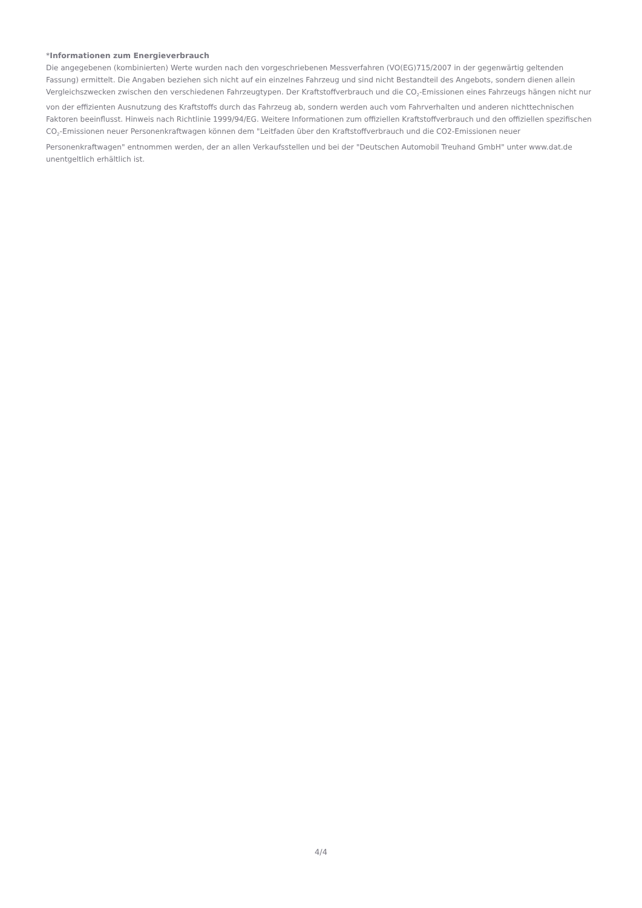*Informationen zum Energieverbrauch
Die angegebenen (kombinierten) Werte wurden nach den vorgeschriebenen Messverfahren (VO(EG)715/2007 in der gegenwärtig geltenden Fassung) ermittelt. Die Angaben beziehen sich nicht auf ein einzelnes Fahrzeug und sind nicht Bestandteil des Angebots, sondern dienen allein Vergleichszwecken zwischen den verschiedenen Fahrzeugtypen. Der Kraftstoffverbrauch und die CO<sub>2</sub>-Emissionen eines Fahrzeugs hängen nicht nur von der effizienten Ausnutzung des Kraftstoffs durch das Fahrzeug ab, sondern werden auch vom Fahrverhalten und anderen nichttechnischen Faktoren beeinflusst. Hinweis nach Richtlinie 1999/94/EG. Weitere Informationen zum offiziellen Kraftstoffverbrauch und den offiziellen spezifischen CO<sub>2</sub>-Emissionen neuer Personenkraftwagen können dem "Leitfaden über den Kraftstoffverbrauch und die CO2-Emissionen neuer Personenkraftwagen" entnommen werden, der an allen Verkaufsstellen und bei der "Deutschen Automobil Treuhand GmbH" unter www.dat.de unentgeltlich erhältlich ist.
4/4